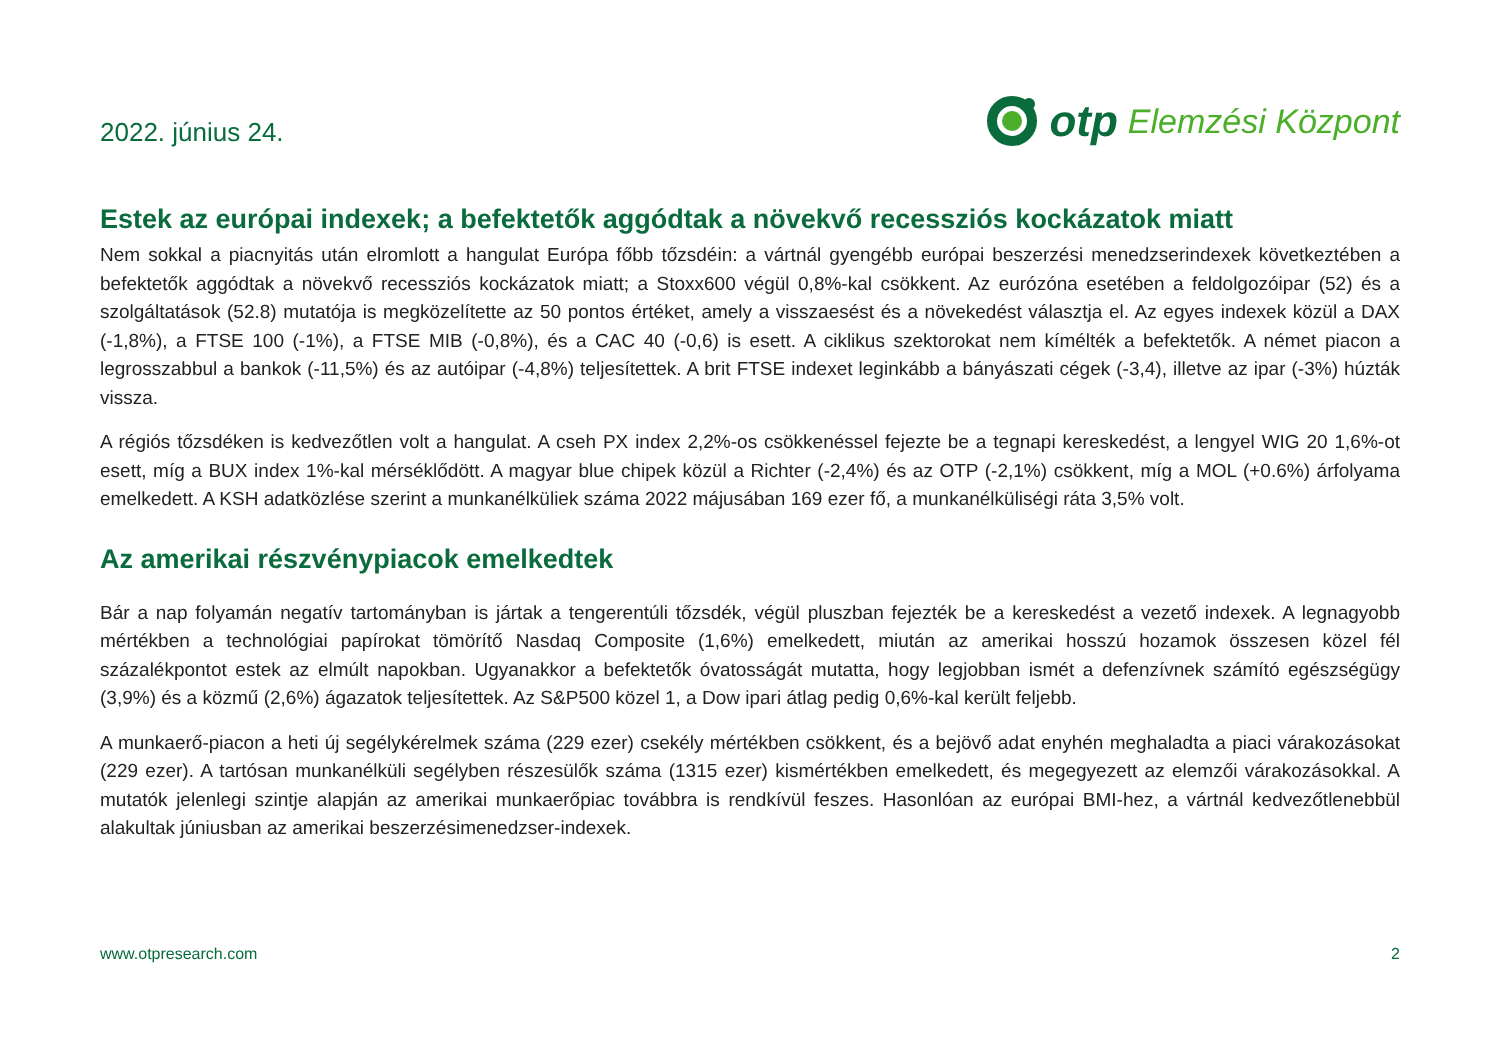2022. június 24.
otp Elemzési Központ
Estek az európai indexek; a befektetők aggódtak a növekvő recessziós kockázatok miatt
Nem sokkal a piacnyitás után elromlott a hangulat Európa főbb tőzsdéin: a vártnál gyengébb európai beszerzési menedzserindexek következtében a befektetők aggódtak a növekvő recessziós kockázatok miatt; a Stoxx600 végül 0,8%-kal csökkent. Az eurózóna esetében a feldolgozóipar (52) és a szolgáltatások (52.8) mutatója is megközelítette az 50 pontos értéket, amely a visszaesést és a növekedést választja el. Az egyes indexek közül a DAX (-1,8%), a FTSE 100 (-1%), a FTSE MIB (-0,8%), és a CAC 40 (-0,6) is esett. A ciklikus szektorokat nem kímélték a befektetők. A német piacon a legrosszabbul a bankok (-11,5%) és az autóipar (-4,8%) teljesítettek. A brit FTSE indexet leginkább a bányászati cégek (-3,4), illetve az ipar (-3%) húzták vissza.
A régiós tőzsdéken is kedvezőtlen volt a hangulat. A cseh PX index 2,2%-os csökkenéssel fejezte be a tegnapi kereskedést, a lengyel WIG 20 1,6%-ot esett, míg a BUX index 1%-kal mérséklődött. A magyar blue chipek közül a Richter (-2,4%) és az OTP (-2,1%) csökkent, míg a MOL (+0.6%) árfolyama emelkedett. A KSH adatközlése szerint a munkanélküliek száma 2022 májusában 169 ezer fő, a munkanélküliségi ráta 3,5% volt.
Az amerikai részvénypiacok emelkedtek
Bár a nap folyamán negatív tartományban is jártak a tengerentúli tőzsdék, végül pluszban fejezték be a kereskedést a vezető indexek. A legnagyobb mértékben a technológiai papírokat tömörítő Nasdaq Composite (1,6%) emelkedett, miután az amerikai hosszú hozamok összesen közel fél százalékpontot estek az elmúlt napokban. Ugyanakkor a befektetők óvatosságát mutatta, hogy legjobban ismét a defenzívnek számító egészségügy (3,9%) és a közmű (2,6%) ágazatok teljesítettek. Az S&P500 közel 1, a Dow ipari átlag pedig 0,6%-kal került feljebb.
A munkaerő-piacon a heti új segélykérelmek száma (229 ezer) csekély mértékben csökkent, és a bejövő adat enyhén meghaladta a piaci várakozásokat (229 ezer). A tartósan munkanélküli segélyben részesülők száma (1315 ezer) kismértékben emelkedett, és megegyezett az elemzői várakozásokkal. A mutatók jelenlegi szintje alapján az amerikai munkaerőpiac továbbra is rendkívül feszes. Hasonlóan az európai BMI-hez, a vártnál kedvezőtlenebbül alakultak júniusban az amerikai beszerzésimenedzser-indexek.
www.otpresearch.com 2